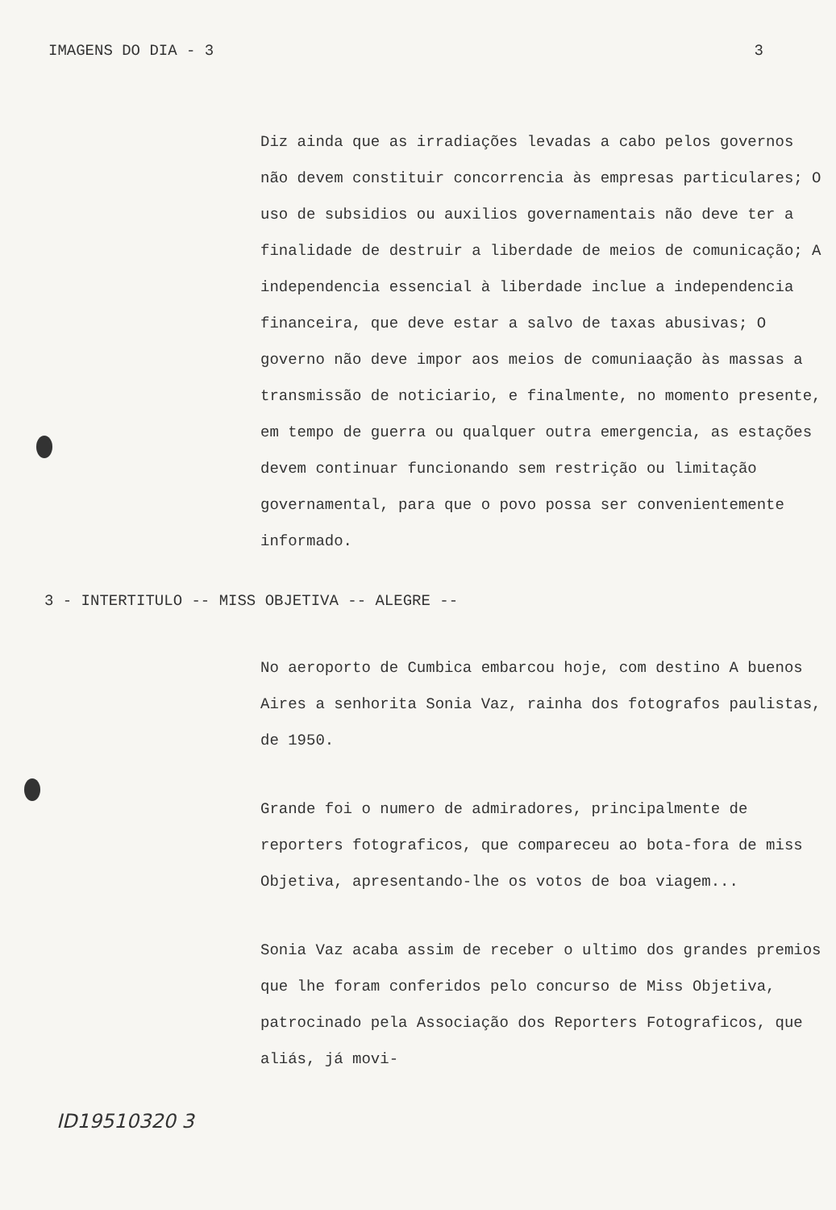IMAGENS DO DIA - 3 3
Diz ainda que as irradiações levadas a cabo pelos governos não devem constituir concorrencia às empresas particulares; O uso de subsidios ou auxilios governamentais não deve ter a finalidade de destruir a liberdade de meios de comunicação; A independencia essencial à liberdade inclue a independencia financeira, que deve estar a salvo de taxas abusivas; O governo não deve impor aos meios de comuniaação às massas a transmissão de noticiario, e finalmente, no momento presente, em tempo de guerra ou qualquer outra emergencia, as estações devem continuar funcionando sem restrição ou limitação governamental, para que o povo possa ser convenientemente informado.
3 - INTERTITULO -- MISS OBJETIVA -- ALEGRE --
No aeroporto de Cumbica embarcou hoje, com destino A buenos Aires a senhorita Sonia Vaz, rainha dos fotografos paulistas, de 1950.
Grande foi o numero de admiradores, principalmente de reporters fotograficos, que compareceu ao bota-fora de miss Objetiva, apresentando-lhe os votos de boa viagem...
Sonia Vaz acaba assim de receber o ultimo dos grandes premios que lhe foram conferidos pelo concurso de Miss Objetiva, patrocinado pela Associação dos Reporters Fotograficos, que aliás, já movi-
ID19510320 3